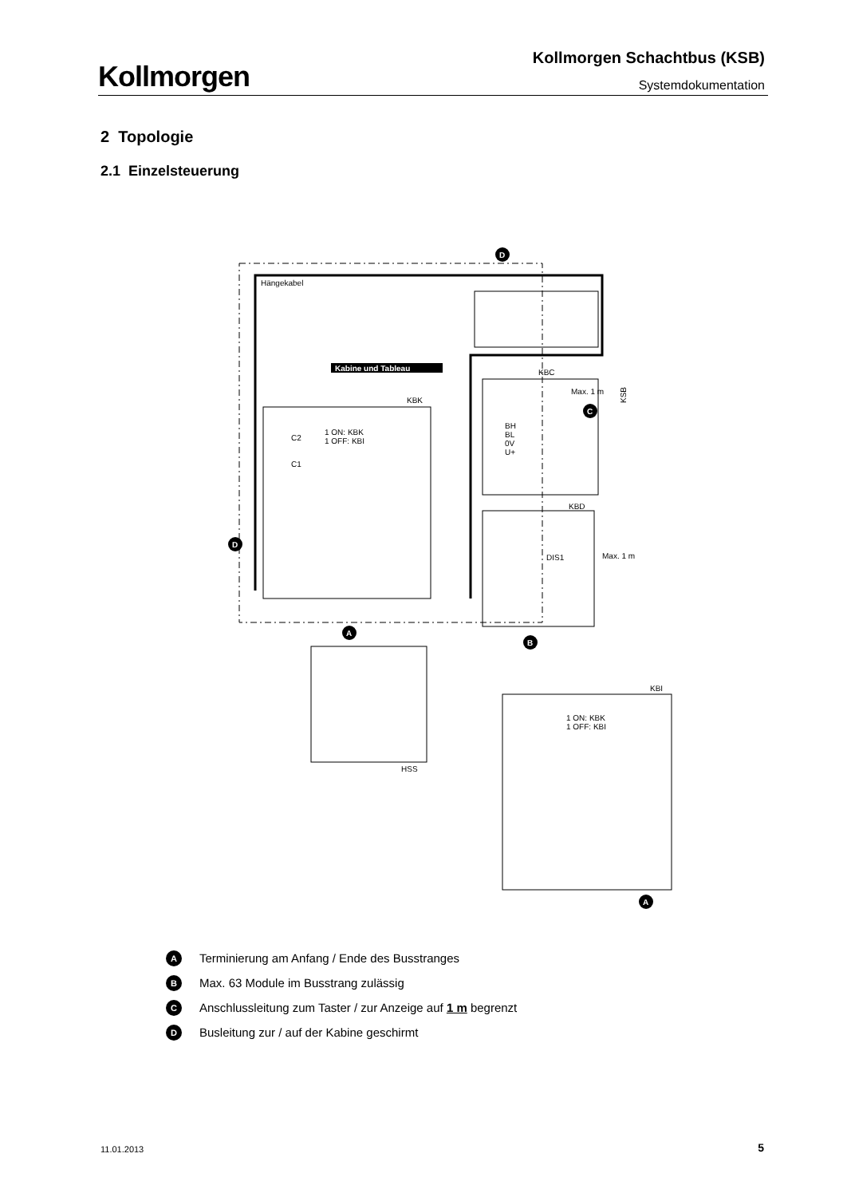Kollmorgen
Kollmorgen Schachtbus (KSB)
Systemdokumentation
2 Topologie
2.1 Einzelsteuerung
Hängekabel
KSB
Kabine und Tableau
KBK
1 ON: KBK
1 OFF: KBI
C2
C1
KBC
BH
BL
0V
U+
Max. 1 m
C
KBD
DIS1
Max. 1 m
KBI
1 ON: KBK
1 OFF: KBI
HSS
A
B
A
D
D
A Terminierung am Anfang / Ende des Busstranges
B Max. 63 Module im Busstrang zulässig
C Anschlussleitung zum Taster / zur Anzeige auf 1 m begrenzt
D Busleitung zur / auf der Kabine geschirmt
11.01.2013 5